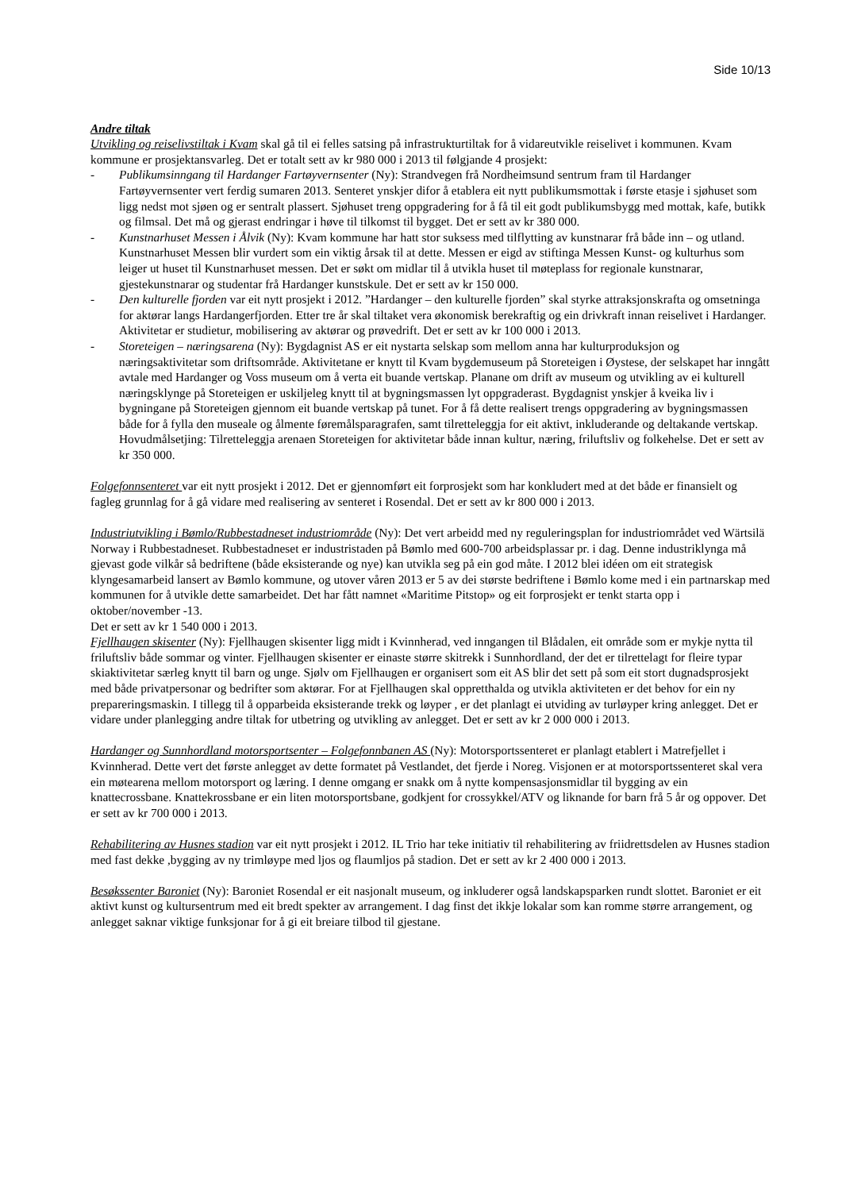Side 10/13
Andre tiltak
Utvikling og reiselivstiltak i Kvam skal gå til ei felles satsing på infrastrukturtiltak for å vidareutvikle reiselivet i kommunen. Kvam kommune er prosjektansvarleg. Det er totalt sett av kr 980 000 i 2013 til følgjande 4 prosjekt:
- Publikumsinngang til Hardanger Fartøyvernsenter (Ny): Strandvegen frå Nordheimsund sentrum fram til Hardanger Fartøyvernsenter vert ferdig sumaren 2013. Senteret ynskjer difor å etablera eit nytt publikumsmottak i første etasje i sjøhuset som ligg nedst mot sjøen og er sentralt plassert. Sjøhuset treng oppgradering for å få til eit godt publikumsbygg med mottak, kafe, butikk og filmsal. Det må og gjerast endringar i høve til tilkomst til bygget. Det er sett av kr 380 000.
- Kunstnarhuset Messen i Ålvik (Ny): Kvam kommune har hatt stor suksess med tilflytting av kunstnarar frå både inn – og utland. Kunstnarhuset Messen blir vurdert som ein viktig årsak til at dette. Messen er eigd av stiftinga Messen Kunst- og kulturhus som leiger ut huset til Kunstnarhuset messen. Det er søkt om midlar til å utvikla huset til møteplass for regionale kunstnarar, gjestekunstnarar og studentar frå Hardanger kunstskule. Det er sett av kr 150 000.
- Den kulturelle fjorden var eit nytt prosjekt i 2012. ”Hardanger – den kulturelle fjorden” skal styrke attraksjonskrafta og omsetninga for aktørar langs Hardangerfjorden. Etter tre år skal tiltaket vera økonomisk berekraftig og ein drivkraft innan reiselivet i Hardanger. Aktivitetar er studietur, mobilisering av aktørar og prøvedrift. Det er sett av kr 100 000 i 2013.
- Storeteigen – næringsarena (Ny): Bygdagnist AS er eit nystarta selskap som mellom anna har kulturproduksjon og næringsaktivitetar som driftsområde. Aktivitetane er knytt til Kvam bygdemuseum på Storeteigen i Øystese, der selskapet har inngått avtale med Hardanger og Voss museum om å verta eit buande vertskap. Planane om drift av museum og utvikling av ei kulturell næringsklynge på Storeteigen er uskiljeleg knytt til at bygningsmassen lyt oppgraderast. Bygdagnist ynskjer å kveika liv i bygningane på Storeteigen gjennom eit buande vertskap på tunet. For å få dette realisert trengs oppgradering av bygningsmassen både for å fylla den museale og ålmente føremålsparagrafen, samt tilretteleggja for eit aktivt, inkluderande og deltakande vertskap. Hovudmålsetjing: Tilretteleggja arenaen Storeteigen for aktivitetar både innan kultur, næring, friluftsliv og folkehelse. Det er sett av kr 350 000.
Folgefonnsenteret var eit nytt prosjekt i 2012. Det er gjennomført eit forprosjekt som har konkludert med at det både er finansielt og fagleg grunnlag for å gå vidare med realisering av senteret i Rosendal. Det er sett av kr 800 000 i 2013.
Industriutvikling i Bømlo/Rubbestadneset industriområde (Ny): Det vert arbeidd med ny reguleringsplan for industriområdet ved Wärtsilä Norway i Rubbestadneset. Rubbestadneset er industristaden på Bømlo med 600-700 arbeidsplassar pr. i dag. Denne industriklynga må gjevast gode vilkår så bedriftene (både eksisterande og nye) kan utvikla seg på ein god måte. I 2012 blei idéen om eit strategisk klyngesamarbeid lansert av Bømlo kommune, og utover våren 2013 er 5 av dei største bedriftene i Bømlo kome med i ein partnarskap med kommunen for å utvikle dette samarbeidet. Det har fått namnet «Maritime Pitstop» og eit forprosjekt er tenkt starta opp i oktober/november -13.
Det er sett av kr 1 540 000 i 2013.
Fjellhaugen skisenter (Ny): Fjellhaugen skisenter ligg midt i Kvinnherad, ved inngangen til Blådalen, eit område som er mykje nytta til friluftsliv både sommar og vinter. Fjellhaugen skisenter er einaste større skitrekk i Sunnhordland, der det er tilrettelagt for fleire typar skiaktivitetar særleg knytt til barn og unge. Sjølv om Fjellhaugen er organisert som eit AS blir det sett på som eit stort dugnadsprosjekt med både privatpersonar og bedrifter som aktørar. For at Fjellhaugen skal oppretthalda og utvikla aktiviteten er det behov for ein ny prepareringsmaskin. I tillegg til å opparbeida eksisterande trekk og løyper , er det planlagt ei utviding av turløyper kring anlegget. Det er vidare under planlegging andre tiltak for utbetring og utvikling av anlegget. Det er sett av kr 2 000 000 i 2013.
Hardanger og Sunnhordland motorsportsenter – Folgefonnbanen AS (Ny): Motorsportssenteret er planlagt etablert i Matrefjellet i Kvinnherad. Dette vert det første anlegget av dette formatet på Vestlandet, det fjerde i Noreg. Visjonen er at motorsportssenteret skal vera ein møtearena mellom motorsport og læring. I denne omgang er snakk om å nytte kompensasjonsmidlar til bygging av ein knattecrossbane. Knattekrossbane er ein liten motorsportsbane, godkjent for crossykkel/ATV og liknande for barn frå 5 år og oppover. Det er sett av kr 700 000 i 2013.
Rehabilitering av Husnes stadion var eit nytt prosjekt i 2012. IL Trio har teke initiativ til rehabilitering av friidrettsdelen av Husnes stadion med fast dekke ,bygging av ny trimløype med ljos og flaumljos på stadion. Det er sett av kr 2 400 000 i 2013.
Besøkssenter Baroniet (Ny): Baroniet Rosendal er eit nasjonalt museum, og inkluderer også landskapsparken rundt slottet. Baroniet er eit aktivt kunst og kultursentrum med eit bredt spekter av arrangement. I dag finst det ikkje lokalar som kan romme større arrangement, og anlegget saknar viktige funksjonar for å gi eit breiare tilbod til gjestane.